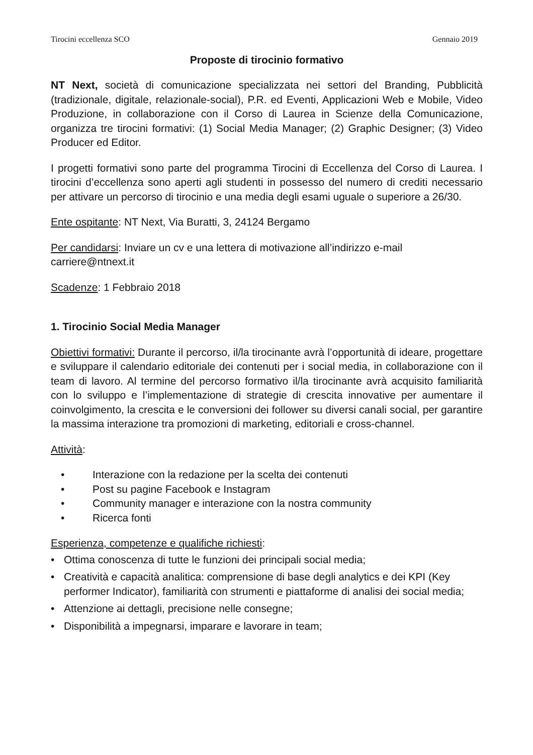Tirocini eccellenza SCO Gennaio 2019
Proposte di tirocinio formativo
NT Next, società di comunicazione specializzata nei settori del Branding, Pubblicità (tradizionale, digitale, relazionale-social), P.R. ed Eventi, Applicazioni Web e Mobile, Video Produzione, in collaborazione con il Corso di Laurea in Scienze della Comunicazione, organizza tre tirocini formativi: (1) Social Media Manager; (2) Graphic Designer; (3) Video Producer ed Editor.
I progetti formativi sono parte del programma Tirocini di Eccellenza del Corso di Laurea. I tirocini d’eccellenza sono aperti agli studenti in possesso del numero di crediti necessario per attivare un percorso di tirocinio e una media degli esami uguale o superiore a 26/30.
Ente ospitante: NT Next, Via Buratti, 3, 24124 Bergamo
Per candidarsi: Inviare un cv e una lettera di motivazione all’indirizzo e-mail
carriere@ntnext.it
Scadenze: 1 Febbraio 2018
1. Tirocinio Social Media Manager
Obiettivi formativi: Durante il percorso, il/la tirocinante avrà l’opportunità di ideare, progettare e sviluppare il calendario editoriale dei contenuti per i social media, in collaborazione con il team di lavoro. Al termine del percorso formativo il/la tirocinante avrà acquisito familiarità con lo sviluppo e l’implementazione di strategie di crescita innovative per aumentare il coinvolgimento, la crescita e le conversioni dei follower su diversi canali social, per garantire la massima interazione tra promozioni di marketing, editoriali e cross-channel.
Attività:
• Interazione con la redazione per la scelta dei contenuti
• Post su pagine Facebook e Instagram
• Community manager e interazione con la nostra community
• Ricerca fonti
Esperienza, competenze e qualifiche richiesti:
• Ottima conoscenza di tutte le funzioni dei principali social media;
• Creatività e capacità analitica: comprensione di base degli analytics e dei KPI (Key performer Indicator), familiarità con strumenti e piattaforme di analisi dei social media;
• Attenzione ai dettagli, precisione nelle consegne;
• Disponibilità a impegnarsi, imparare e lavorare in team;